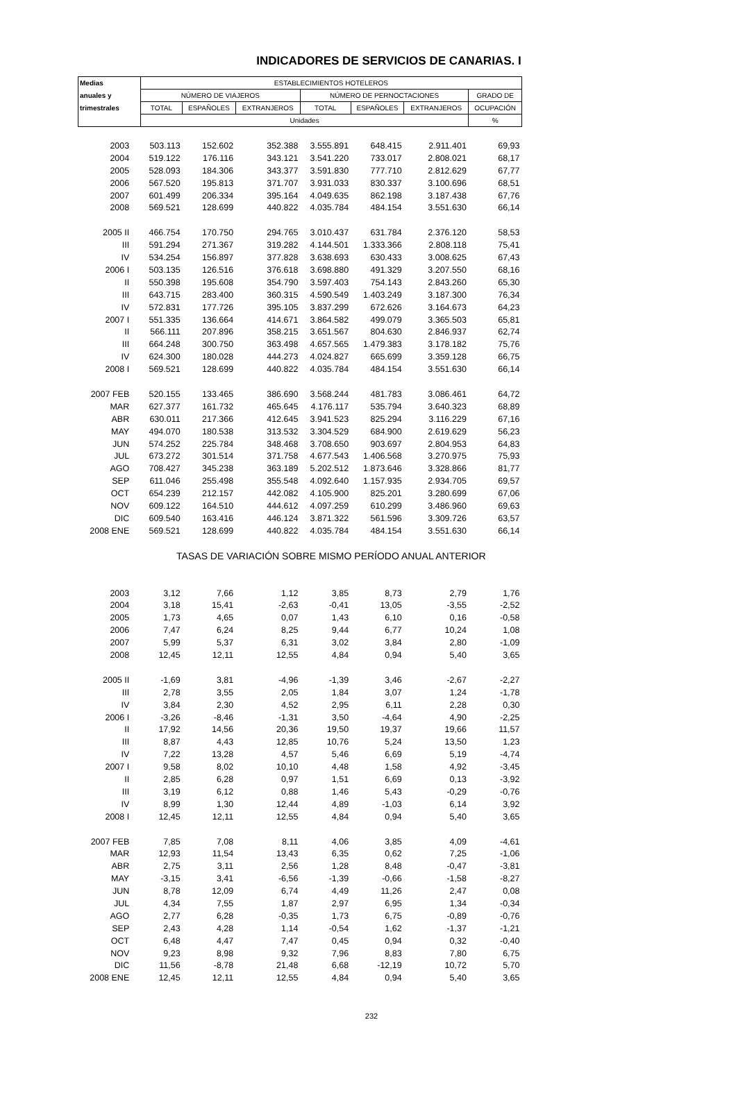INDICADORES DE SERVICIOS DE CANARIAS. I
| Medias | ESTABLECIMIENTOS HOTELEROS | | | | | | |
| --- | --- | --- | --- | --- | --- | --- | --- |
| anuales y | NÚMERO DE VIAJEROS | | | NÚMERO DE PERNOCTACIONES | | | GRADO DE |
| trimestrales | TOTAL | ESPAÑOLES | EXTRANJEROS | TOTAL | ESPAÑOLES | EXTRANJEROS | OCUPACIÓN |
| | Unidades | | | | | | % |
| 2003 | 503.113 | 152.602 | 352.388 | 3.555.891 | 648.415 | 2.911.401 | 69,93 |
| 2004 | 519.122 | 176.116 | 343.121 | 3.541.220 | 733.017 | 2.808.021 | 68,17 |
| 2005 | 528.093 | 184.306 | 343.377 | 3.591.830 | 777.710 | 2.812.629 | 67,77 |
| 2006 | 567.520 | 195.813 | 371.707 | 3.931.033 | 830.337 | 3.100.696 | 68,51 |
| 2007 | 601.499 | 206.334 | 395.164 | 4.049.635 | 862.198 | 3.187.438 | 67,76 |
| 2008 | 569.521 | 128.699 | 440.822 | 4.035.784 | 484.154 | 3.551.630 | 66,14 |
| 2005 II | 466.754 | 170.750 | 294.765 | 3.010.437 | 631.784 | 2.376.120 | 58,53 |
| III | 591.294 | 271.367 | 319.282 | 4.144.501 | 1.333.366 | 2.808.118 | 75,41 |
| IV | 534.254 | 156.897 | 377.828 | 3.638.693 | 630.433 | 3.008.625 | 67,43 |
| 2006 I | 503.135 | 126.516 | 376.618 | 3.698.880 | 491.329 | 3.207.550 | 68,16 |
| II | 550.398 | 195.608 | 354.790 | 3.597.403 | 754.143 | 2.843.260 | 65,30 |
| III | 643.715 | 283.400 | 360.315 | 4.590.549 | 1.403.249 | 3.187.300 | 76,34 |
| IV | 572.831 | 177.726 | 395.105 | 3.837.299 | 672.626 | 3.164.673 | 64,23 |
| 2007 I | 551.335 | 136.664 | 414.671 | 3.864.582 | 499.079 | 3.365.503 | 65,81 |
| II | 566.111 | 207.896 | 358.215 | 3.651.567 | 804.630 | 2.846.937 | 62,74 |
| III | 664.248 | 300.750 | 363.498 | 4.657.565 | 1.479.383 | 3.178.182 | 75,76 |
| IV | 624.300 | 180.028 | 444.273 | 4.024.827 | 665.699 | 3.359.128 | 66,75 |
| 2008 I | 569.521 | 128.699 | 440.822 | 4.035.784 | 484.154 | 3.551.630 | 66,14 |
| 2007 FEB | 520.155 | 133.465 | 386.690 | 3.568.244 | 481.783 | 3.086.461 | 64,72 |
| MAR | 627.377 | 161.732 | 465.645 | 4.176.117 | 535.794 | 3.640.323 | 68,89 |
| ABR | 630.011 | 217.366 | 412.645 | 3.941.523 | 825.294 | 3.116.229 | 67,16 |
| MAY | 494.070 | 180.538 | 313.532 | 3.304.529 | 684.900 | 2.619.629 | 56,23 |
| JUN | 574.252 | 225.784 | 348.468 | 3.708.650 | 903.697 | 2.804.953 | 64,83 |
| JUL | 673.272 | 301.514 | 371.758 | 4.677.543 | 1.406.568 | 3.270.975 | 75,93 |
| AGO | 708.427 | 345.238 | 363.189 | 5.202.512 | 1.873.646 | 3.328.866 | 81,77 |
| SEP | 611.046 | 255.498 | 355.548 | 4.092.640 | 1.157.935 | 2.934.705 | 69,57 |
| OCT | 654.239 | 212.157 | 442.082 | 4.105.900 | 825.201 | 3.280.699 | 67,06 |
| NOV | 609.122 | 164.510 | 444.612 | 4.097.259 | 610.299 | 3.486.960 | 69,63 |
| DIC | 609.540 | 163.416 | 446.124 | 3.871.322 | 561.596 | 3.309.726 | 63,57 |
| 2008 ENE | 569.521 | 128.699 | 440.822 | 4.035.784 | 484.154 | 3.551.630 | 66,14 |
| | TASAS DE VARIACIÓN SOBRE MISMO PERÍODO ANUAL ANTERIOR | | | | | | |
| 2003 | 3,12 | 7,66 | 1,12 | 3,85 | 8,73 | 2,79 | 1,76 |
| 2004 | 3,18 | 15,41 | -2,63 | -0,41 | 13,05 | -3,55 | -2,52 |
| 2005 | 1,73 | 4,65 | 0,07 | 1,43 | 6,10 | 0,16 | -0,58 |
| 2006 | 7,47 | 6,24 | 8,25 | 9,44 | 6,77 | 10,24 | 1,08 |
| 2007 | 5,99 | 5,37 | 6,31 | 3,02 | 3,84 | 2,80 | -1,09 |
| 2008 | 12,45 | 12,11 | 12,55 | 4,84 | 0,94 | 5,40 | 3,65 |
| 2005 II | -1,69 | 3,81 | -4,96 | -1,39 | 3,46 | -2,67 | -2,27 |
| III | 2,78 | 3,55 | 2,05 | 1,84 | 3,07 | 1,24 | -1,78 |
| IV | 3,84 | 2,30 | 4,52 | 2,95 | 6,11 | 2,28 | 0,30 |
| 2006 I | -3,26 | -8,46 | -1,31 | 3,50 | -4,64 | 4,90 | -2,25 |
| II | 17,92 | 14,56 | 20,36 | 19,50 | 19,37 | 19,66 | 11,57 |
| III | 8,87 | 4,43 | 12,85 | 10,76 | 5,24 | 13,50 | 1,23 |
| IV | 7,22 | 13,28 | 4,57 | 5,46 | 6,69 | 5,19 | -4,74 |
| 2007 I | 9,58 | 8,02 | 10,10 | 4,48 | 1,58 | 4,92 | -3,45 |
| II | 2,85 | 6,28 | 0,97 | 1,51 | 6,69 | 0,13 | -3,92 |
| III | 3,19 | 6,12 | 0,88 | 1,46 | 5,43 | -0,29 | -0,76 |
| IV | 8,99 | 1,30 | 12,44 | 4,89 | -1,03 | 6,14 | 3,92 |
| 2008 I | 12,45 | 12,11 | 12,55 | 4,84 | 0,94 | 5,40 | 3,65 |
| 2007 FEB | 7,85 | 7,08 | 8,11 | 4,06 | 3,85 | 4,09 | -4,61 |
| MAR | 12,93 | 11,54 | 13,43 | 6,35 | 0,62 | 7,25 | -1,06 |
| ABR | 2,75 | 3,11 | 2,56 | 1,28 | 8,48 | -0,47 | -3,81 |
| MAY | -3,15 | 3,41 | -6,56 | -1,39 | -0,66 | -1,58 | -8,27 |
| JUN | 8,78 | 12,09 | 6,74 | 4,49 | 11,26 | 2,47 | 0,08 |
| JUL | 4,34 | 7,55 | 1,87 | 2,97 | 6,95 | 1,34 | -0,34 |
| AGO | 2,77 | 6,28 | -0,35 | 1,73 | 6,75 | -0,89 | -0,76 |
| SEP | 2,43 | 4,28 | 1,14 | -0,54 | 1,62 | -1,37 | -1,21 |
| OCT | 6,48 | 4,47 | 7,47 | 0,45 | 0,94 | 0,32 | -0,40 |
| NOV | 9,23 | 8,98 | 9,32 | 7,96 | 8,83 | 7,80 | 6,75 |
| DIC | 11,56 | -8,78 | 21,48 | 6,68 | -12,19 | 10,72 | 5,70 |
| 2008 ENE | 12,45 | 12,11 | 12,55 | 4,84 | 0,94 | 5,40 | 3,65 |
232